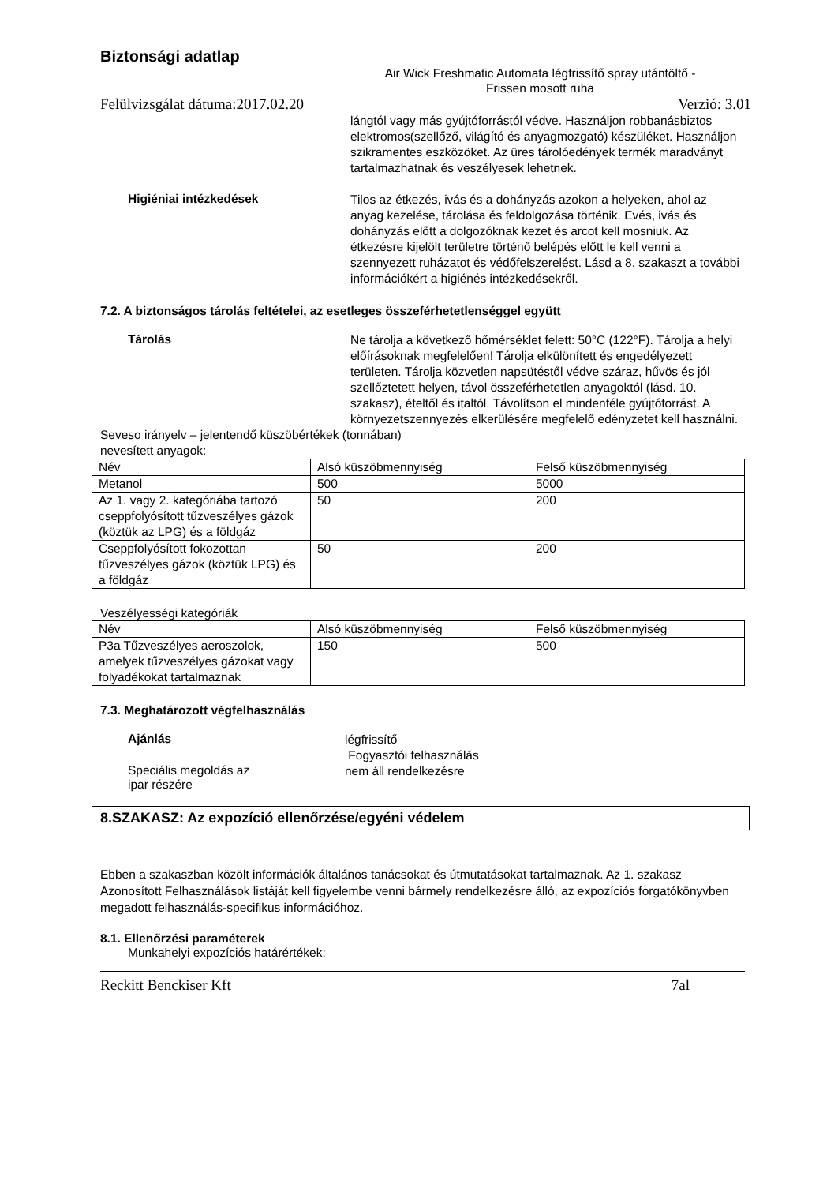Biztonsági adatlap
Air Wick Freshmatic Automata légfrissítő spray utántöltő -
Frissen mosott ruha
Felülvizsgálat dátuma:2017.02.20 Verzió: 3.01
lángtól vagy más gyújtóforrástól védve. Használjon robbanásbiztos elektromos(szellőző, világító és anyagmozgató) készüléket. Használjon szikramentes eszközöket. Az üres tárolóedények termék maradványt tartalmazhatnak és veszélyesek lehetnek.
Higiéniai intézkedések
Tilos az étkezés, ivás és a dohányzás azokon a helyeken, ahol az anyag kezelése, tárolása és feldolgozása történik. Evés, ivás és dohányzás előtt a dolgozóknak kezet és arcot kell mosniuk. Az étkezésre kijelölt területre történő belépés előtt le kell venni a szennyezett ruházatot és védőfelszerelést. Lásd a 8. szakaszt a további információkért a higiénés intézkedésekről.
7.2. A biztonságos tárolás feltételei, az esetleges összeférhetetlenséggel együtt
Tárolás
Ne tárolja a következő hőmérséklet felett: 50°C (122°F). Tárolja a helyi előírásoknak megfelelően! Tárolja elkülönített és engedélyezett területen. Tárolja közvetlen napsütéstől védve száraz, hűvös és jól szellőztetett helyen, távol összeférhetetlen anyagoktól (lásd. 10. szakasz), ételtől és italtól. Távolítson el mindenféle gyújtóforrást. A környezetszennyezés elkerülésére megfelelő edényzetet kell használni.
Seveso irányelv – jelentendő küszöbértékek (tonnában)
nevesített anyagok:
| Név | Alsó küszöbmennyiség | Felső küszöbmennyiség |
| --- | --- | --- |
| Metanol | 500 | 5000 |
| Az 1. vagy 2. kategóriába tartozó cseppfolyósított tűzveszélyes gázok (köztük az LPG) és a földgáz | 50 | 200 |
| Cseppfolyósított fokozottan tűzveszélyes gázok (köztük LPG) és a földgáz | 50 | 200 |
Veszélyességi kategóriák
| Név | Alsó küszöbmennyiség | Felső küszöbmennyiség |
| --- | --- | --- |
| P3a Tűzveszélyes aeroszolok, amelyek tűzveszélyes gázokat vagy folyadékokat tartalmaznak | 150 | 500 |
7.3. Meghatározott végfelhasználás
Ajánlás
légfrissítő
Fogyasztói felhasználás
Speciális megoldás az
ipar részére
nem áll rendelkezésre
8.SZAKASZ: Az expozíció ellenőrzése/egyéni védelem
Ebben a szakaszban közölt információk általános tanácsokat és útmutatásokat tartalmaznak. Az 1. szakasz Azonosított Felhasználások listáját kell figyelembe venni bármely rendelkezésre álló, az expozíciós forgatókönyvben megadott felhasználás-specifikus információhoz.
8.1. Ellenőrzési paraméterek
Munkahelyi expozíciós határértékek:
Reckitt Benckiser Kft 7al